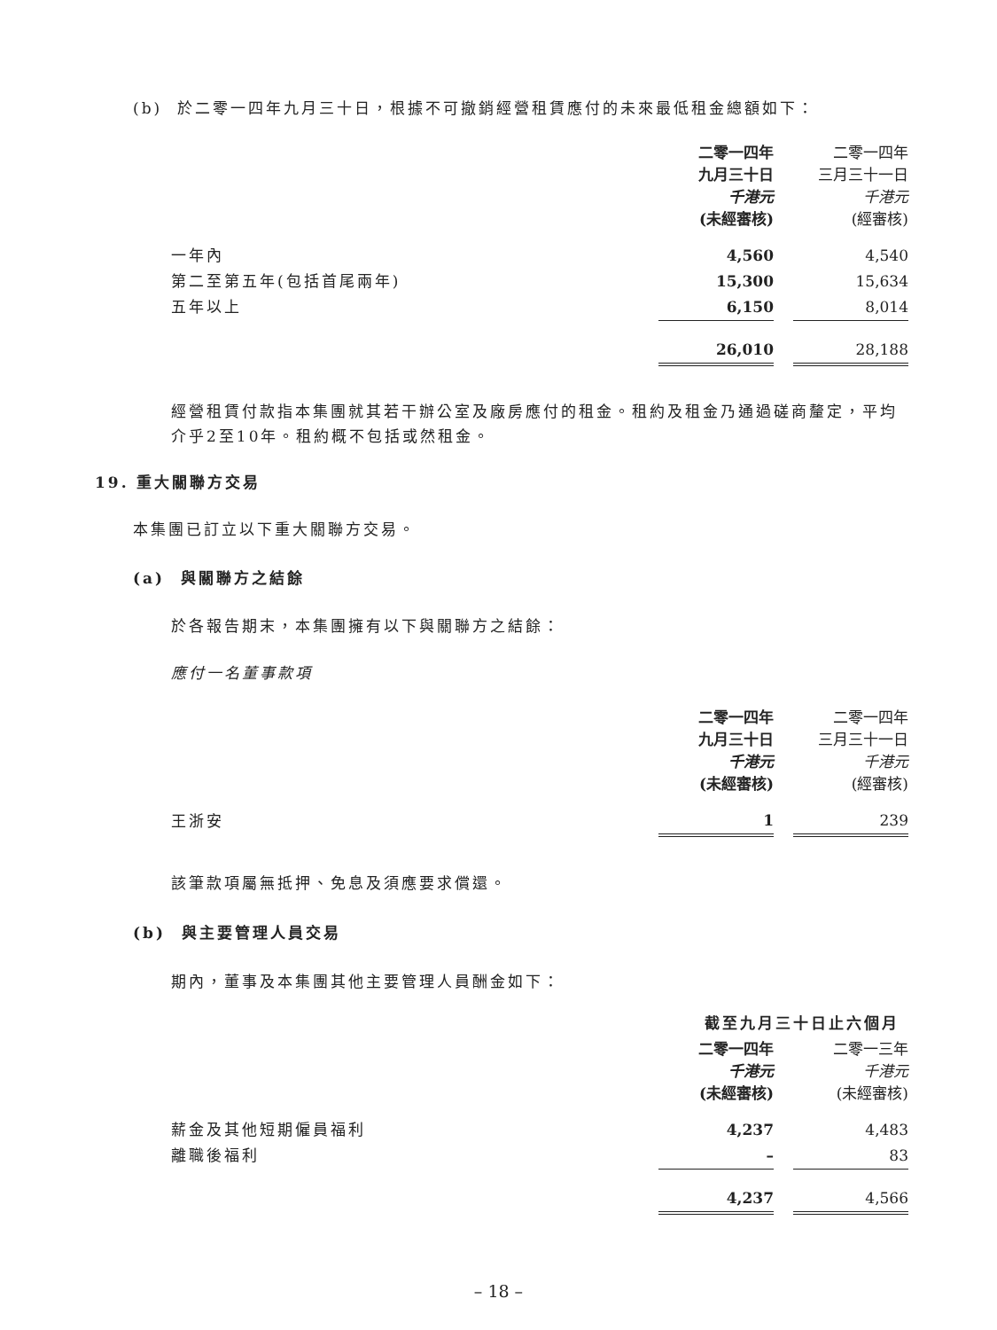(b) 於二零一四年九月三十日，根據不可撤銷經營租賃應付的未來最低租金總額如下：
| | 二零一四年 九月三十日 千港元 (未經審核) | | 二零一四年 三月三十一日 千港元 (經審核) |
| 一年內 | 4,560 | | 4,540 |
| 第二至第五年(包括首尾兩年) | 15,300 | | 15,634 |
| 五年以上 | 6,150 | | 8,014 |
| | 26,010 | | 28,188 |
經營租賃付款指本集團就其若干辦公室及廠房應付的租金。租約及租金乃通過磋商釐定，平均介乎2至10年。租約概不包括或然租金。
19. 重大關聯方交易
本集團已訂立以下重大關聯方交易。
(a) 與關聯方之結餘
於各報告期末，本集團擁有以下與關聯方之結餘：
應付一名董事款項
| | 二零一四年 九月三十日 千港元 (未經審核) | | 二零一四年 三月三十一日 千港元 (經審核) |
| 王浙安 | 1 | | 239 |
該筆款項屬無抵押、免息及須應要求償還。
(b) 與主要管理人員交易
期內，董事及本集團其他主要管理人員酬金如下：
| | 截至九月三十日止六個月 | | |
| | 二零一四年 千港元 (未經審核) | | 二零一三年 千港元 (未經審核) |
| 薪金及其他短期僱員福利 | 4,237 | | 4,483 |
| 離職後福利 | – | | 83 |
| | 4,237 | | 4,566 |
– 18 –